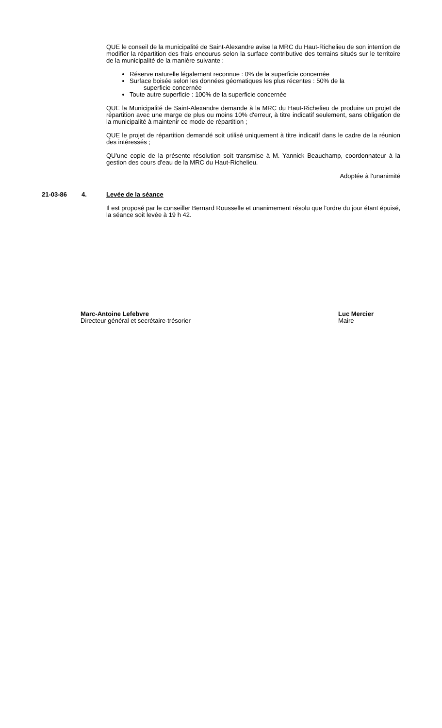QUE le conseil de la municipalité de Saint-Alexandre avise la MRC du Haut-Richelieu de son intention de modifier la répartition des frais encourus selon la surface contributive des terrains situés sur le territoire de la municipalité de la manière suivante :
Réserve naturelle légalement reconnue : 0% de la superficie concernée
Surface boisée selon les données géomatiques les plus récentes : 50% de la
superficie concernée
Toute autre superficie : 100% de la superficie concernée
QUE la Municipalité de Saint-Alexandre demande à la MRC du Haut-Richelieu de produire un projet de répartition avec une marge de plus ou moins 10% d'erreur, à titre indicatif seulement, sans obligation de la municipalité à maintenir ce mode de répartition ;
QUE le projet de répartition demandé soit utilisé uniquement à titre indicatif dans le cadre de la réunion des intéressés ;
QU'une copie de la présente résolution soit transmise à M. Yannick Beauchamp, coordonnateur à la gestion des cours d'eau de la MRC du Haut-Richelieu.
Adoptée à l'unanimité
21-03-86 4. Levée de la séance
Il est proposé par le conseiller Bernard Rousselle et unanimement résolu que l'ordre du jour étant épuisé, la séance soit levée à 19 h 42.
Marc-Antoine Lefebvre
Directeur général et secrétaire-trésorier
Luc Mercier
Maire